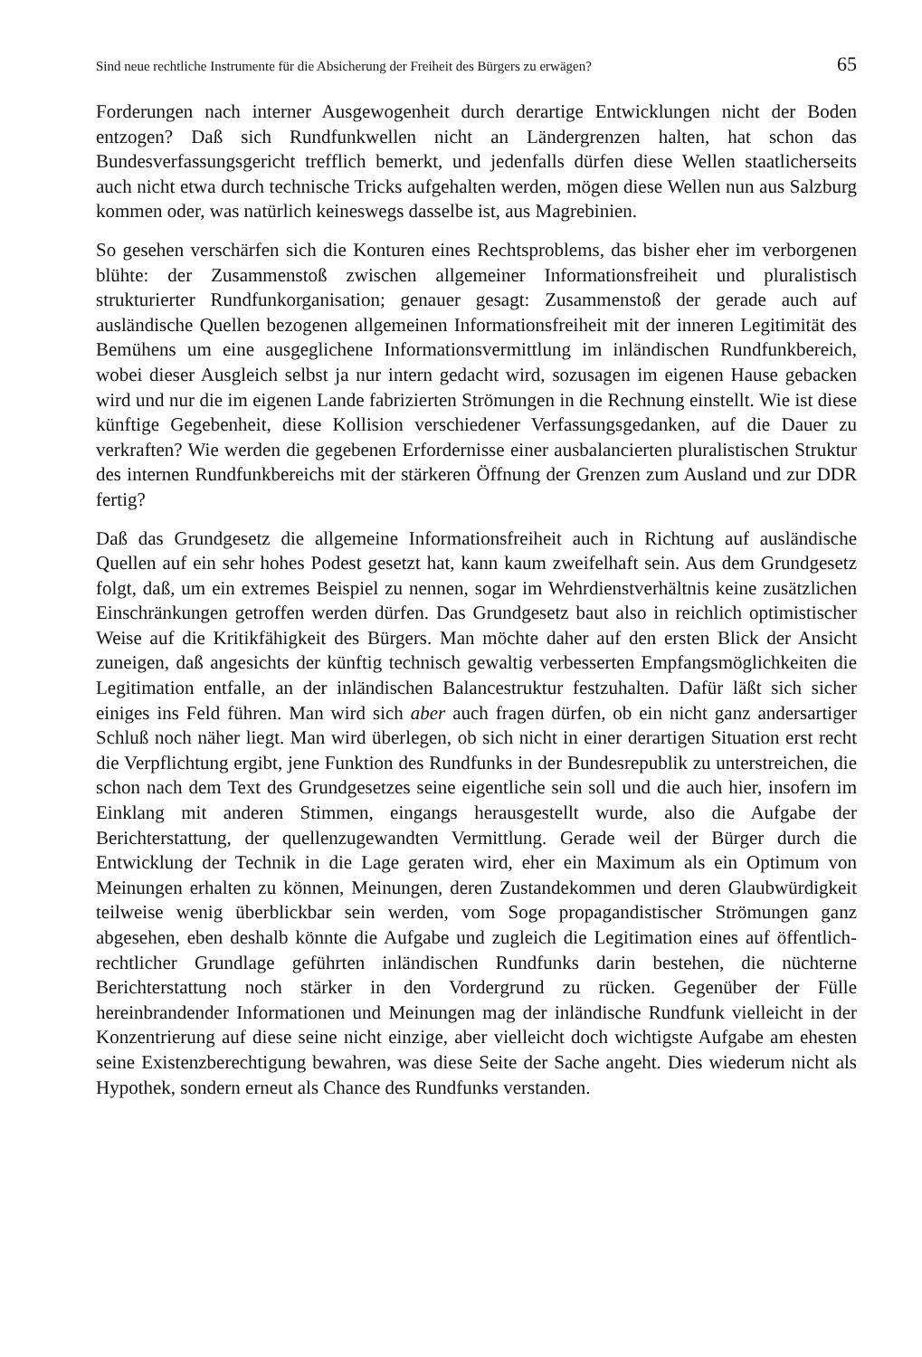Sind neue rechtliche Instrumente für die Absicherung der Freiheit des Bürgers zu erwägen? 65
Forderungen nach interner Ausgewogenheit durch derartige Entwicklungen nicht der Boden entzogen? Daß sich Rundfunkwellen nicht an Ländergrenzen halten, hat schon das Bundesverfassungsgericht trefflich bemerkt, und jedenfalls dürfen diese Wellen staatlicherseits auch nicht etwa durch technische Tricks aufgehalten werden, mögen diese Wellen nun aus Salzburg kommen oder, was natürlich keineswegs dasselbe ist, aus Magrebinien.
So gesehen verschärfen sich die Konturen eines Rechtsproblems, das bisher eher im verborgenen blühte: der Zusammenstoß zwischen allgemeiner Informationsfreiheit und pluralistisch strukturierter Rundfunkorganisation; genauer gesagt: Zusammenstoß der gerade auch auf ausländische Quellen bezogenen allgemeinen Informationsfreiheit mit der inneren Legitimität des Bemühens um eine ausgeglichene Informationsvermittlung im inländischen Rundfunkbereich, wobei dieser Ausgleich selbst ja nur intern gedacht wird, sozusagen im eigenen Hause gebacken wird und nur die im eigenen Lande fabrizierten Strömungen in die Rechnung einstellt. Wie ist diese künftige Gegebenheit, diese Kollision verschiedener Verfassungsgedanken, auf die Dauer zu verkraften? Wie werden die gegebenen Erfordernisse einer ausbalancierten pluralistischen Struktur des internen Rundfunkbereichs mit der stärkeren Öffnung der Grenzen zum Ausland und zur DDR fertig?
Daß das Grundgesetz die allgemeine Informationsfreiheit auch in Richtung auf ausländische Quellen auf ein sehr hohes Podest gesetzt hat, kann kaum zweifelhaft sein. Aus dem Grundgesetz folgt, daß, um ein extremes Beispiel zu nennen, sogar im Wehrdienstverhältnis keine zusätzlichen Einschränkungen getroffen werden dürfen. Das Grundgesetz baut also in reichlich optimistischer Weise auf die Kritikfähigkeit des Bürgers. Man möchte daher auf den ersten Blick der Ansicht zuneigen, daß angesichts der künftig technisch gewaltig verbesserten Empfangsmöglichkeiten die Legitimation entfalle, an der inländischen Balancestruktur festzuhalten. Dafür läßt sich sicher einiges ins Feld führen. Man wird sich aber auch fragen dürfen, ob ein nicht ganz andersartiger Schluß noch näher liegt. Man wird überlegen, ob sich nicht in einer derartigen Situation erst recht die Verpflichtung ergibt, jene Funktion des Rundfunks in der Bundesrepublik zu unterstreichen, die schon nach dem Text des Grundgesetzes seine eigentliche sein soll und die auch hier, insofern im Einklang mit anderen Stimmen, eingangs herausgestellt wurde, also die Aufgabe der Berichterstattung, der quellenzugewandten Vermittlung. Gerade weil der Bürger durch die Entwicklung der Technik in die Lage geraten wird, eher ein Maximum als ein Optimum von Meinungen erhalten zu können, Meinungen, deren Zustandekommen und deren Glaubwürdigkeit teilweise wenig überblickbar sein werden, vom Soge propagandistischer Strömungen ganz abgesehen, eben deshalb könnte die Aufgabe und zugleich die Legitimation eines auf öffentlich-rechtlicher Grundlage geführten inländischen Rundfunks darin bestehen, die nüchterne Berichterstattung noch stärker in den Vordergrund zu rücken. Gegenüber der Fülle hereinbrandender Informationen und Meinungen mag der inländische Rundfunk vielleicht in der Konzentrierung auf diese seine nicht einzige, aber vielleicht doch wichtigste Aufgabe am ehesten seine Existenzberechtigung bewahren, was diese Seite der Sache angeht. Dies wiederum nicht als Hypothek, sondern erneut als Chance des Rundfunks verstanden.